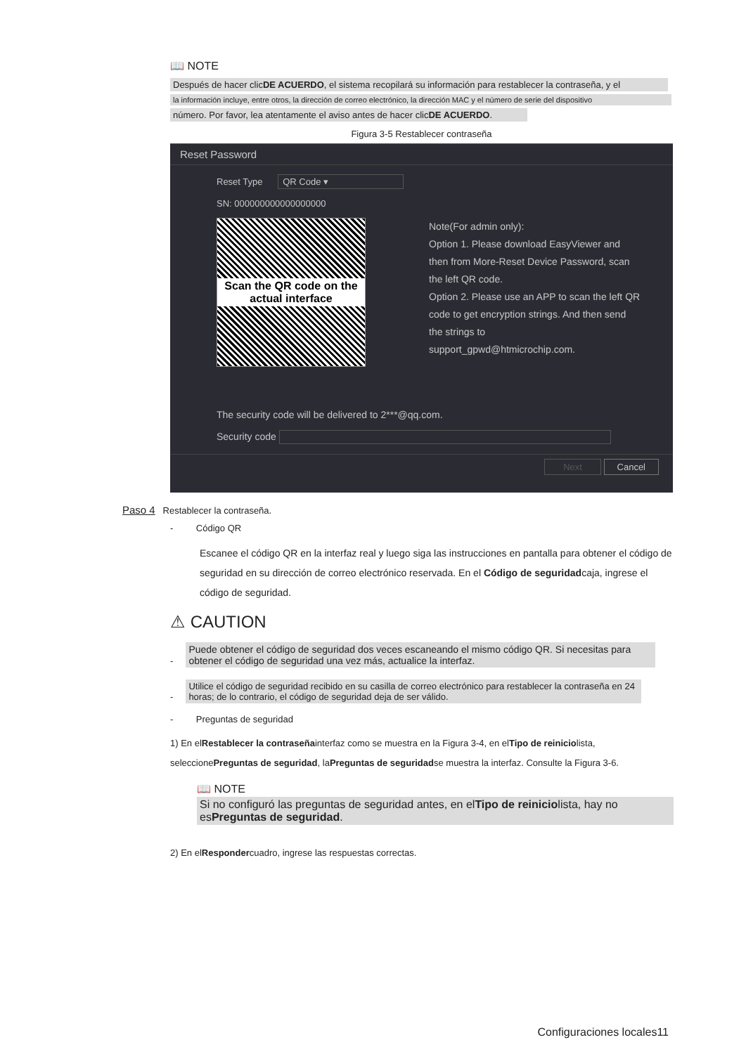📖 NOTE
Después de hacer clicDE ACUERDO, el sistema recopilará su información para restablecer la contraseña, y el
la información incluye, entre otros, la dirección de correo electrónico, la dirección MAC y el número de serie del dispositivo
número. Por favor, lea atentamente el aviso antes de hacer clicDE ACUERDO.
Figura 3-5 Restablecer contraseña
Reset Password
Reset Type QR Code ▾
SN: 000000000000000000
Scan the QR code on the actual interface
Note(For admin only):
Option 1. Please download EasyViewer and
then from More-Reset Device Password, scan
the left QR code.
Option 2. Please use an APP to scan the left QR
code to get encryption strings. And then send
the strings to
support_gpwd@htmicrochip.com.
The security code will be delivered to 2***@qq.com.
Security code
Next Cancel
Paso 4 Restablecer la contraseña.
- Código QR
Escanee el código QR en la interfaz real y luego siga las instrucciones en pantalla para obtener el código de seguridad en su dirección de correo electrónico reservada. En el Código de seguridadcaja, ingrese el código de seguridad.
⚠ CAUTION
- Puede obtener el código de seguridad dos veces escaneando el mismo código QR. Si necesitas para obtener el código de seguridad una vez más, actualice la interfaz.
- Utilice el código de seguridad recibido en su casilla de correo electrónico para restablecer la contraseña en 24 horas; de lo contrario, el código de seguridad deja de ser válido.
- Preguntas de seguridad
1) En elRestablecer la contraseñainterfaz como se muestra en la Figura 3-4, en elTipo de reiniciolista, seleccionePreguntas de seguridad, laPreguntas de seguridadse muestra la interfaz. Consulte la Figura 3-6.
📖 NOTE
Si no configuró las preguntas de seguridad antes, en elTipo de reiniciolista, hay no esPreguntas de seguridad.
2) En elRespondercuadro, ingrese las respuestas correctas.
Configuraciones locales11